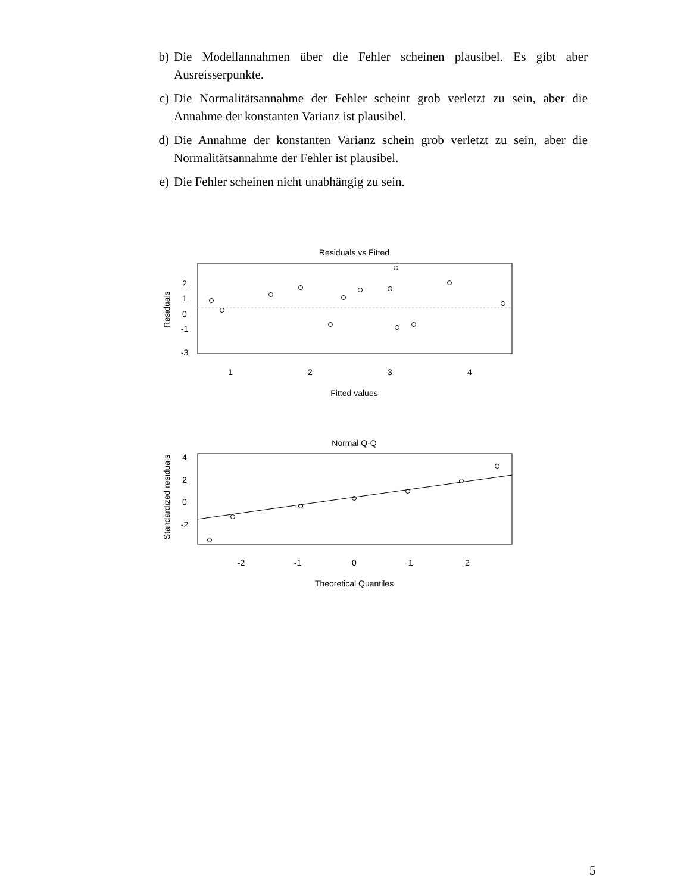b) Die Modellannahmen über die Fehler scheinen plausibel. Es gibt aber Ausreisserpunkte.
c) Die Normalitätsannahme der Fehler scheint grob verletzt zu sein, aber die Annahme der konstanten Varianz ist plausibel.
d) Die Annahme der konstanten Varianz schein grob verletzt zu sein, aber die Normalitätsannahme der Fehler ist plausibel.
e) Die Fehler scheinen nicht unabhängig zu sein.
Residuals vs Fitted
1
2
3
4
Fitted values
2
1
0
-1
-3
Residuals
Normal Q-Q
-2
-1
0
1
2
Theoretical Quantiles
4
2
0
-2
Standardized residuals
5